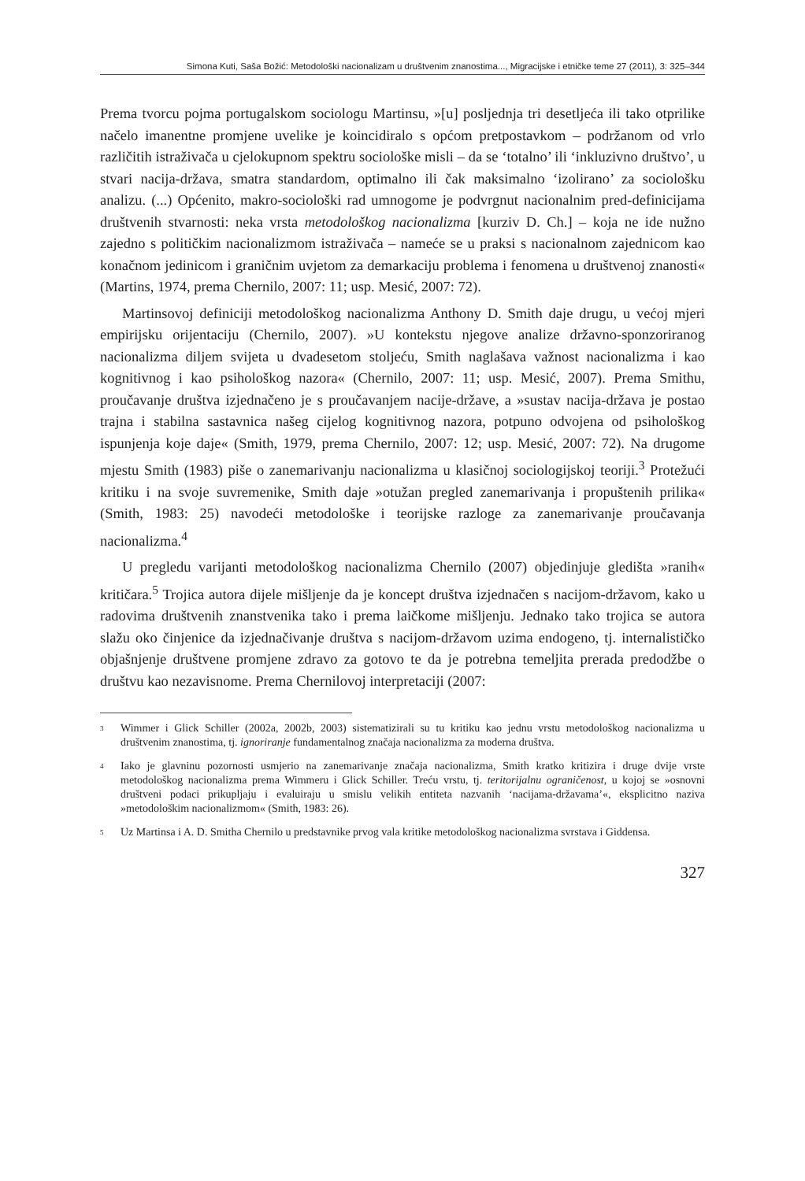Simona Kuti, Saša Božić: Metodološki nacionalizam u društvenim znanostima..., Migracijske i etničke teme 27 (2011), 3: 325–344
Prema tvorcu pojma portugalskom sociologu Martinsu, »[u] posljednja tri desetljeća ili tako otprilike načelo imanentne promjene uvelike je koincidiralo s općom pretpostavkom – podržanom od vrlo različitih istraživača u cjelokupnom spektru sociološke misli – da se ‘totalno’ ili ‘inkluzivno društvo’, u stvari nacija-država, smatra standardom, optimalno ili čak maksimalno ‘izolirano’ za sociološku analizu. (...) Općenito, makro-sociološki rad umnogome je podvrgnut nacionalnim pred-definicijama društvenih stvarnosti: neka vrsta metodološkog nacionalizma [kurziv D. Ch.] – koja ne ide nužno zajedno s političkim nacionalizmom istraživača – nameće se u praksi s nacionalnom zajednicom kao konačnom jedinicom i graničnim uvjetom za demarkaciju problema i fenomena u društvenoj znanosti« (Martins, 1974, prema Chernilo, 2007: 11; usp. Mesić, 2007: 72).
Martinsovoj definiciji metodološkog nacionalizma Anthony D. Smith daje drugu, u većoj mjeri empirijsku orijentaciju (Chernilo, 2007). »U kontekstu njegove analize državno-sponzoriranog nacionalizma diljem svijeta u dvadesetom stoljeću, Smith naglašava važnost nacionalizma i kao kognitivnog i kao psihološkog nazora« (Chernilo, 2007: 11; usp. Mesić, 2007). Prema Smithu, proučavanje društva izjednačeno je s proučavanjem nacije-države, a »sustav nacija-država je postao trajna i stabilna sastavnica našeg cijelog kognitivnog nazora, potpuno odvojena od psihološkog ispunjenja koje daje« (Smith, 1979, prema Chernilo, 2007: 12; usp. Mesić, 2007: 72). Na drugome mjestu Smith (1983) piše o zanemarivanju nacionalizma u klasičnoj sociologijskoj teoriji.<sup>3</sup> Protežući kritiku i na svoje suvremenike, Smith daje »otužan pregled zanemarivanja i propuštenih prilika« (Smith, 1983: 25) navodeći metodološke i teorijske razloge za zanemarivanje proučavanja nacionalizma.<sup>4</sup>
U pregledu varijanti metodološkog nacionalizma Chernilo (2007) objedinjuje gledišta »ranih« kritičara.<sup>5</sup> Trojica autora dijele mišljenje da je koncept društva izjednačen s nacijom-državom, kako u radovima društvenih znanstvenika tako i prema laičkome mišljenju. Jednako tako trojica se autora slažu oko činjenice da izjednačivanje društva s nacijom-državom uzima endogeno, tj. internalističko objašnjenje društvene promjene zdravo za gotovo te da je potrebna temeljita prerada predodžbe o društvu kao nezavisnome. Prema Chernilovoj interpretaciji (2007:
<sup>3</sup>
Wimmer i Glick Schiller (2002a, 2002b, 2003) sistematizirali su tu kritiku kao jednu vrstu metodološkog nacionalizma u društvenim znanostima, tj. ignoriranje fundamentalnog značaja nacionalizma za moderna društva.
<sup>4</sup>
Iako je glavninu pozornosti usmjerio na zanemarivanje značaja nacionalizma, Smith kratko kritizira i druge dvije vrste metodološkog nacionalizma prema Wimmeru i Glick Schiller. Treću vrstu, tj. teritorijalnu ograničenost, u kojoj se »osnovni društveni podaci prikupljaju i evaluiraju u smislu velikih entiteta nazvanih ‘nacijama-državama’«, eksplicitno naziva »metodološkim nacionalizmom« (Smith, 1983: 26).
<sup>5</sup>
Uz Martinsa i A. D. Smitha Chernilo u predstavnike prvog vala kritike metodološkog nacionalizma svrstava i Giddensa.
327